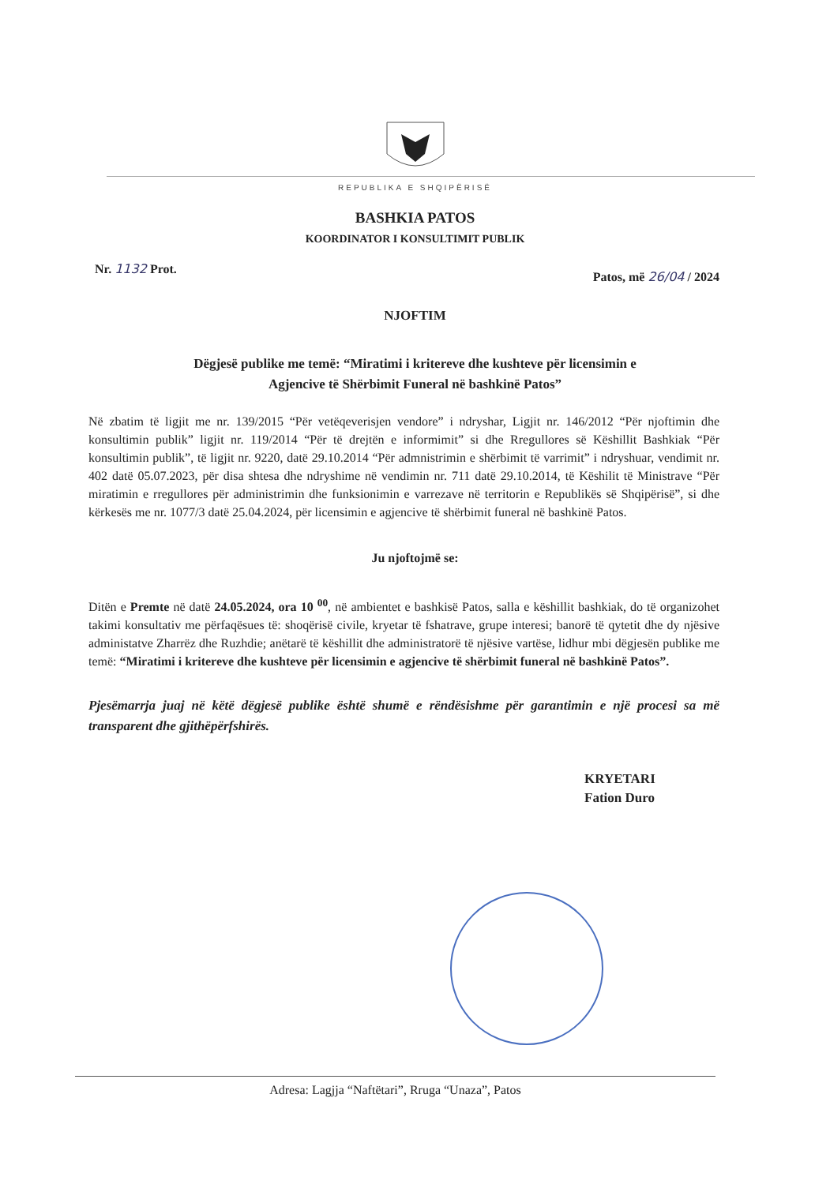REPUBLIKA E SHQIPËRISË
BASHKIA PATOS
KOORDINATOR I KONSULTIMIT PUBLIK
Nr. 1132 Prot. Patos, më 26/04 / 2024
NJOFTIM
Dëgjesë publike me temë: “Miratimi i kritereve dhe kushteve për licensimin e
Agjencive të Shërbimit Funeral në bashkinë Patos”
Në zbatim të ligjit me nr. 139/2015 “Për vetëqeverisjen vendore” i ndryshar, Ligjit nr. 146/2012 “Për njoftimin dhe konsultimin publik” ligjit nr. 119/2014 “Për të drejtën e informimit” si dhe Rregullores së Këshillit Bashkiak “Për konsultimin publik”, të ligjit nr. 9220, datë 29.10.2014 “Për admnistrimin e shërbimit të varrimit” i ndryshuar, vendimit nr. 402 datë 05.07.2023, për disa shtesa dhe ndryshime në vendimin nr. 711 datë 29.10.2014, të Këshilit të Ministrave “Për miratimin e rregullores për administrimin dhe funksionimin e varrezave në territorin e Republikës së Shqipërisë”, si dhe kërkesës me nr. 1077/3 datë 25.04.2024, për licensimin e agjencive të shërbimit funeral në bashkinë Patos.
Ju njoftojmë se:
Ditën e Premte në datë 24.05.2024, ora 10 <sup>00</sup>, në ambientet e bashkisë Patos, salla e këshillit bashkiak, do të organizohet takimi konsultativ me përfaqësues të: shoqërisë civile, kryetar të fshatrave, grupe interesi; banorë të qytetit dhe dy njësive administatve Zharrëz dhe Ruzhdie; anëtarë të këshillit dhe administratorë të njësive vartëse, lidhur mbi dëgjesën publike me temë: “Miratimi i kritereve dhe kushteve për licensimin e agjencive të shërbimit funeral në bashkinë Patos”.
Pjesëmarrja juaj në këtë dëgjesë publike është shumë e rëndësishme për garantimin e një procesi sa më transparent dhe gjithëpërfshirës.
KRYETARI
Fation Duro
Adresa: Lagjja “Naftëtari”, Rruga “Unaza”, Patos